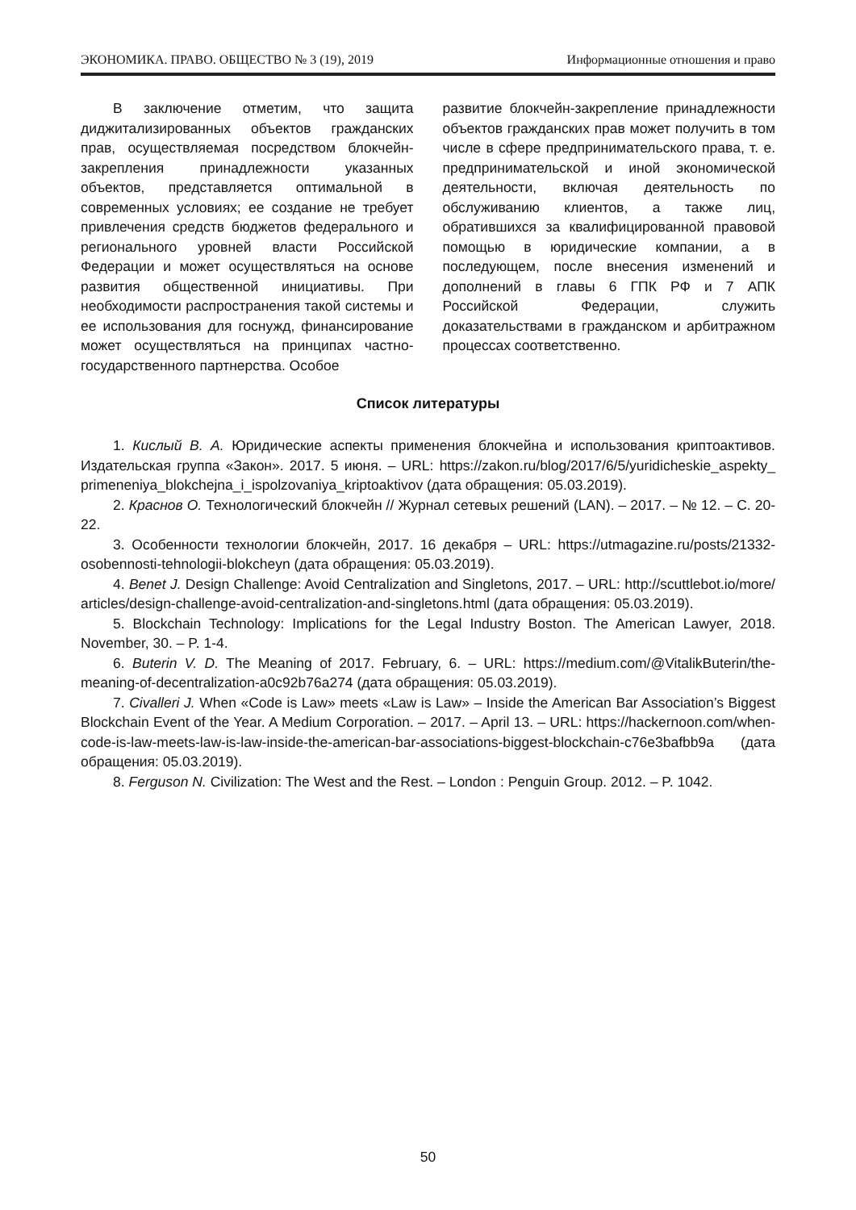ЭКОНОМИКА. ПРАВО. ОБЩЕСТВО № 3 (19), 2019 Информационные отношения и право
В заключение отметим, что защита диджитализированных объектов гражданских прав, осуществляемая посредством блокчейн-закрепления принадлежности указанных объектов, представляется оптимальной в современных условиях; ее создание не требует привлечения средств бюджетов федерального и регионального уровней власти Российской Федерации и может осуществляться на основе развития общественной инициативы. При необходимости распространения такой системы и ее использования для госнужд, финансирование может осуществляться на принципах частно-государственного партнерства. Особое
развитие блокчейн-закрепление принадлежности объектов гражданских прав может получить в том числе в сфере предпринимательского права, т. е. предпринимательской и иной экономической деятельности, включая деятельность по обслуживанию клиентов, а также лиц, обратившихся за квалифицированной правовой помощью в юридические компании, а в последующем, после внесения изменений и дополнений в главы 6 ГПК РФ и 7 АПК Российской Федерации, служить доказательствами в гражданском и арбитражном процессах соответственно.
Список литературы
1. Кислый В. А. Юридические аспекты применения блокчейна и использования криптоактивов. Издательская группа «Закон». 2017. 5 июня. – URL: https://zakon.ru/blog/2017/6/5/yuridicheskie_aspekty_ primeneniya_blokchejna_i_ispolzovaniya_kriptoaktivov (дата обращения: 05.03.2019).
2. Краснов О. Технологический блокчейн // Журнал сетевых решений (LAN). – 2017. – № 12. – С. 20-22.
3. Особенности технологии блокчейн, 2017. 16 декабря – URL: https://utmagazine.ru/posts/21332-osobennosti-tehnologii-blokcheyn (дата обращения: 05.03.2019).
4. Benet J. Design Challenge: Avoid Centralization and Singletons, 2017. – URL: http://scuttlebot.io/more/ articles/design-challenge-avoid-centralization-and-singletons.html (дата обращения: 05.03.2019).
5. Blockchain Technology: Implications for the Legal Industry Boston. The American Lawyer, 2018. November, 30. – P. 1-4.
6. Buterin V. D. The Meaning of 2017. February, 6. – URL: https://medium.com/@VitalikButerin/the-meaning-of-decentralization-a0c92b76a274 (дата обращения: 05.03.2019).
7. Civalleri J. When «Code is Law» meets «Law is Law» – Inside the American Bar Association’s Biggest Blockchain Event of the Year. A Medium Corporation. – 2017. – April 13. – URL: https://hackernoon.com/when-code-is-law-meets-law-is-law-inside-the-american-bar-associations-biggest-blockchain-c76e3bafbb9a (дата обращения: 05.03.2019).
8. Ferguson N. Civilization: The West and the Rest. – London : Penguin Group. 2012. – P. 1042.
50